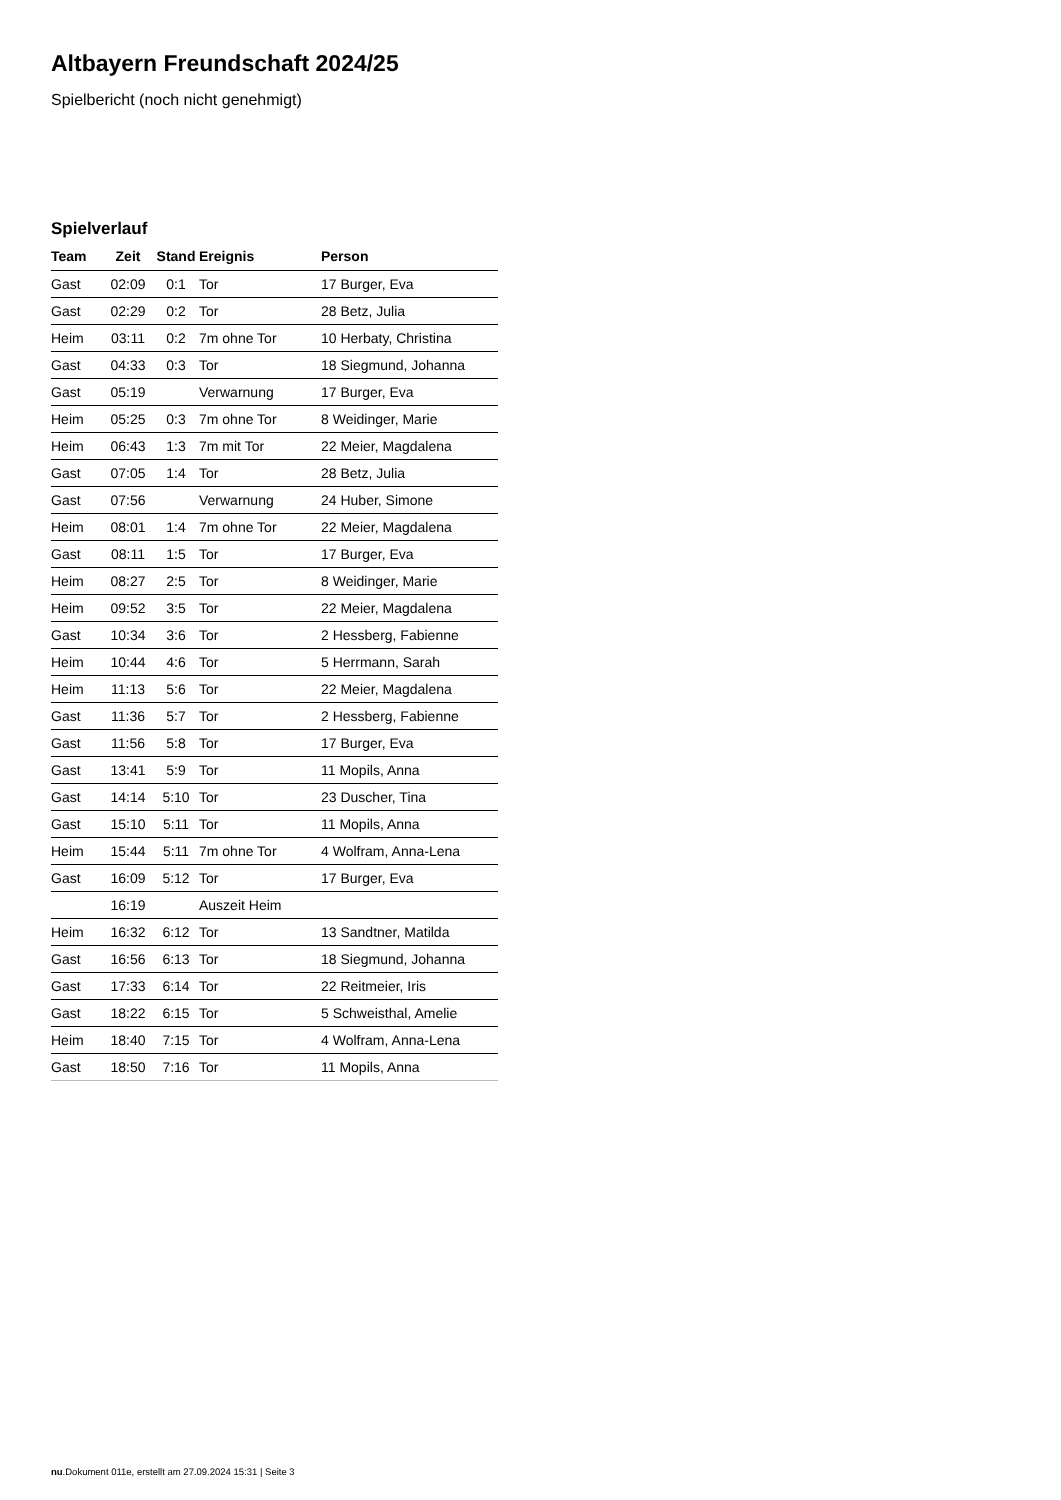Altbayern Freundschaft 2024/25
Spielbericht (noch nicht genehmigt)
Spielverlauf
| Team | Zeit | Stand | Ereignis | Person |
| --- | --- | --- | --- | --- |
| Gast | 02:09 | 0:1 | Tor | 17 Burger, Eva |
| Gast | 02:29 | 0:2 | Tor | 28 Betz, Julia |
| Heim | 03:11 | 0:2 | 7m ohne Tor | 10 Herbaty, Christina |
| Gast | 04:33 | 0:3 | Tor | 18 Siegmund, Johanna |
| Gast | 05:19 | | Verwarnung | 17 Burger, Eva |
| Heim | 05:25 | 0:3 | 7m ohne Tor | 8 Weidinger, Marie |
| Heim | 06:43 | 1:3 | 7m mit Tor | 22 Meier, Magdalena |
| Gast | 07:05 | 1:4 | Tor | 28 Betz, Julia |
| Gast | 07:56 | | Verwarnung | 24 Huber, Simone |
| Heim | 08:01 | 1:4 | 7m ohne Tor | 22 Meier, Magdalena |
| Gast | 08:11 | 1:5 | Tor | 17 Burger, Eva |
| Heim | 08:27 | 2:5 | Tor | 8 Weidinger, Marie |
| Heim | 09:52 | 3:5 | Tor | 22 Meier, Magdalena |
| Gast | 10:34 | 3:6 | Tor | 2 Hessberg, Fabienne |
| Heim | 10:44 | 4:6 | Tor | 5 Herrmann, Sarah |
| Heim | 11:13 | 5:6 | Tor | 22 Meier, Magdalena |
| Gast | 11:36 | 5:7 | Tor | 2 Hessberg, Fabienne |
| Gast | 11:56 | 5:8 | Tor | 17 Burger, Eva |
| Gast | 13:41 | 5:9 | Tor | 11 Mopils, Anna |
| Gast | 14:14 | 5:10 | Tor | 23 Duscher, Tina |
| Gast | 15:10 | 5:11 | Tor | 11 Mopils, Anna |
| Heim | 15:44 | 5:11 | 7m ohne Tor | 4 Wolfram, Anna-Lena |
| Gast | 16:09 | 5:12 | Tor | 17 Burger, Eva |
| | 16:19 | | Auszeit Heim | |
| Heim | 16:32 | 6:12 | Tor | 13 Sandtner, Matilda |
| Gast | 16:56 | 6:13 | Tor | 18 Siegmund, Johanna |
| Gast | 17:33 | 6:14 | Tor | 22 Reitmeier, Iris |
| Gast | 18:22 | 6:15 | Tor | 5 Schweisthal, Amelie |
| Heim | 18:40 | 7:15 | Tor | 4 Wolfram, Anna-Lena |
| Gast | 18:50 | 7:16 | Tor | 11 Mopils, Anna |
nu.Dokument 011e, erstellt am 27.09.2024 15:31 | Seite 3